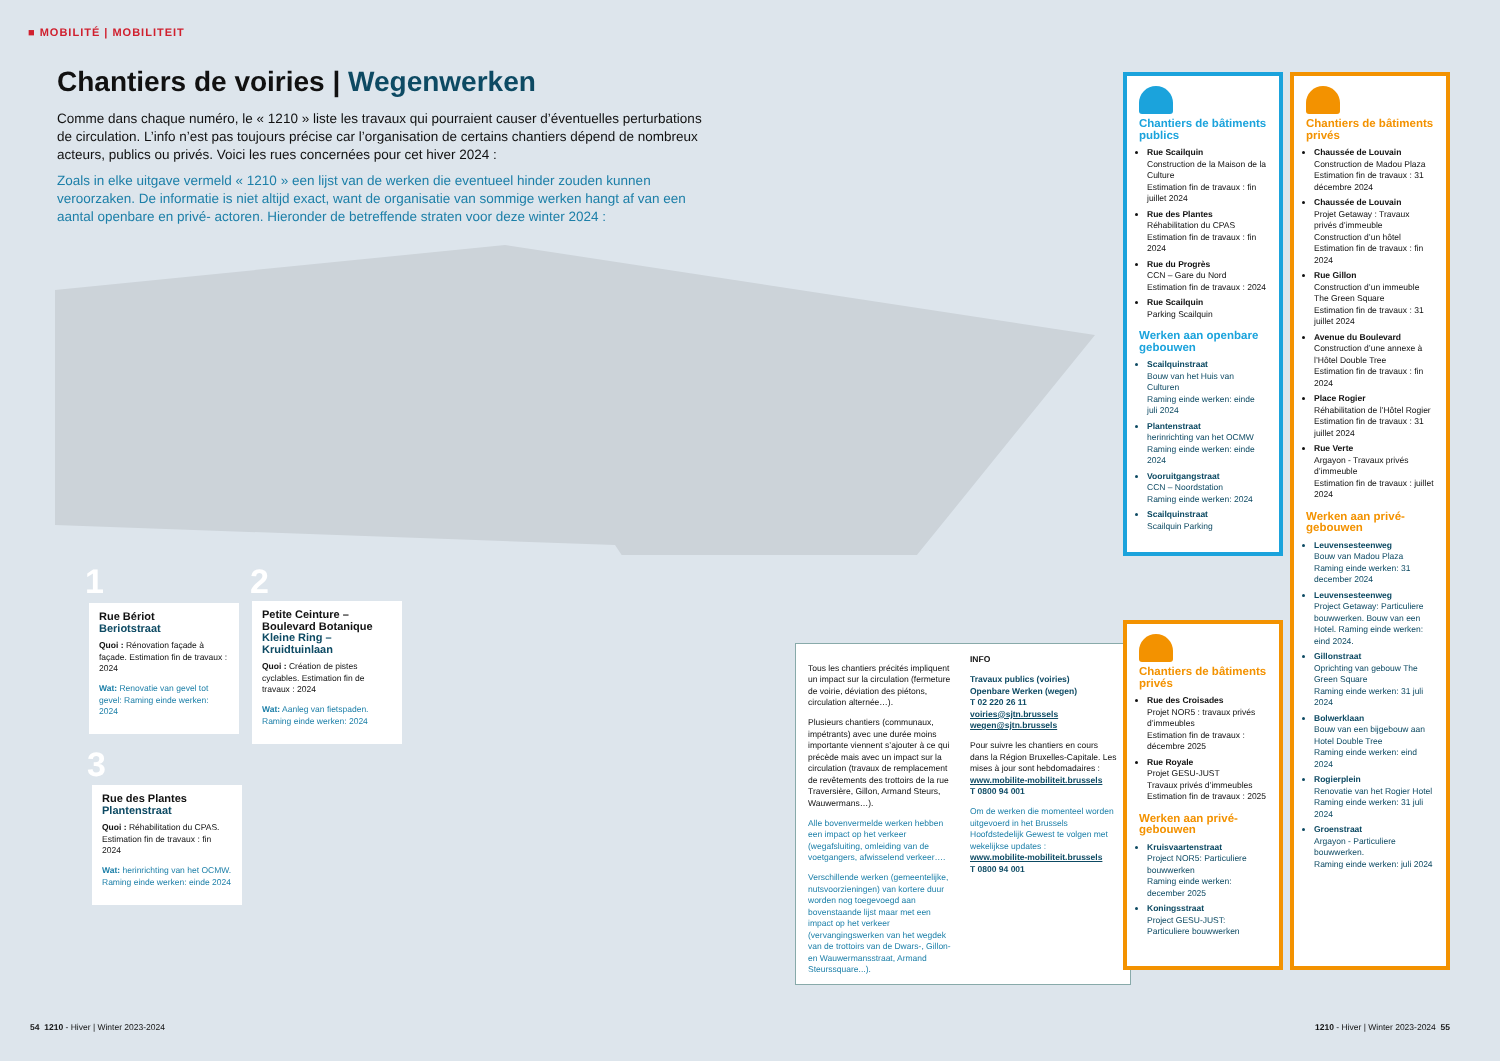■ MOBILITÉ | MOBILITEIT
Chantiers de voiries | Wegenwerken
Comme dans chaque numéro, le « 1210 » liste les travaux qui pourraient causer d’éventuelles perturbations de circulation. L’info n’est pas toujours précise car l’organisation de certains chantiers dépend de nombreux acteurs, publics ou privés. Voici les rues concernées pour cet hiver 2024 :
Zoals in elke uitgave vermeld « 1210 » een lijst van de werken die eventueel hinder zouden kunnen veroorzaken. De informatie is niet altijd exact, want de organisatie van sommige werken hangt af van een aantal openbare en privé- actoren. Hieronder de betreffende straten voor deze winter 2024 :
1
Rue Bériot
Beriotstraat
Quoi : Rénovation façade à façade. Estimation fin de travaux : 2024
Wat: Renovatie van gevel tot gevel: Raming einde werken: 2024
2
Petite Ceinture – Boulevard Botanique
Kleine Ring – Kruidtuinlaan
Quoi : Création de pistes cyclables. Estimation fin de travaux : 2024
Wat: Aanleg van fietspaden. Raming einde werken: 2024
3
Rue des Plantes
Plantenstraat
Quoi : Réhabilitation du CPAS. Estimation fin de travaux : fin 2024
Wat: herinrichting van het OCMW. Raming einde werken: einde 2024
Tous les chantiers précités impliquent un impact sur la circulation (fermeture de voirie, déviation des piétons, circulation alternée…).
Plusieurs chantiers (communaux, impétrants) avec une durée moins importante viennent s’ajouter à ce qui précède mais avec un impact sur la circulation (travaux de remplacement de revêtements des trottoirs de la rue Traversière, Gillon, Armand Steurs, Wauwermans…).
Alle bovenvermelde werken hebben een impact op het verkeer (wegafsluiting, omleiding van de voetgangers, afwisselend verkeer….
Verschillende werken (gemeentelijke, nutsvoorzieningen) van kortere duur worden nog toegevoegd aan bovenstaande lijst maar met een impact op het verkeer (vervangingswerken van het wegdek van de trottoirs van de Dwars-, Gillon- en Wauwermansstraat, Armand Steurssquare...).
INFO
Travaux publics (voiries)
Openbare Werken (wegen)
T 02 220 26 11
voiries@sjtn.brussels
wegen@sjtn.brussels
Pour suivre les chantiers en cours dans la Région Bruxelles-Capitale. Les mises à jour sont hebdomadaires :
www.mobilite-mobiliteit.brussels
T 0800 94 001
Om de werken die momenteel worden uitgevoerd in het Brussels Hoofdstedelijk Gewest te volgen met wekelijkse updates :
www.mobilite-mobiliteit.brussels
T 0800 94 001
Chantiers de bâtiments publics
Rue Scailquin
Construction de la Maison de la Culture
Estimation fin de travaux : fin juillet 2024
Rue des Plantes
Réhabilitation du CPAS
Estimation fin de travaux : fin 2024
Rue du Progrès
CCN – Gare du Nord
Estimation fin de travaux : 2024
Rue Scailquin
Parking Scailquin
Werken aan openbare gebouwen
Scailquinstraat
Bouw van het Huis van Culturen
Raming einde werken: einde juli 2024
Plantenstraat
herinrichting van het OCMW
Raming einde werken: einde 2024
Vooruitgangstraat
CCN – Noordstation
Raming einde werken: 2024
Scailquinstraat
Scailquin Parking
Chantiers de bâtiments privés
Rue des Croisades
Projet NOR5 : travaux privés d’immeubles
Estimation fin de travaux : décembre 2025
Rue Royale
Projet GESU-JUST
Travaux privés d’immeubles
Estimation fin de travaux : 2025
Werken aan privé-gebouwen
Kruisvaartenstraat
Project NOR5: Particuliere bouwwerken
Raming einde werken: december 2025
Koningsstraat
Project GESU-JUST: Particuliere bouwwerken
Chantiers de bâtiments privés
Chaussée de Louvain
Construction de Madou Plaza
Estimation fin de travaux : 31 décembre 2024
Chaussée de Louvain
Projet Getaway : Travaux privés d’immeuble
Construction d’un hôtel
Estimation fin de travaux : fin 2024
Rue Gillon
Construction d’un immeuble The Green Square
Estimation fin de travaux : 31 juillet 2024
Avenue du Boulevard
Construction d’une annexe à l’Hôtel Double Tree
Estimation fin de travaux : fin 2024
Place Rogier
Réhabilitation de l’Hôtel Rogier
Estimation fin de travaux : 31 juillet 2024
Rue Verte
Argayon - Travaux privés d’immeuble
Estimation fin de travaux : juillet 2024
Werken aan privé-gebouwen
Leuvensesteenweg
Bouw van Madou Plaza
Raming einde werken: 31 december 2024
Leuvensesteenweg
Project Getaway: Particuliere bouwwerken. Bouw van een Hotel. Raming einde werken: eind 2024.
Gillonstraat
Oprichting van gebouw The Green Square
Raming einde werken: 31 juli 2024
Bolwerklaan
Bouw van een bijgebouw aan Hotel Double Tree
Raming einde werken: eind 2024
Rogierplein
Renovatie van het Rogier Hotel
Raming einde werken: 31 juli 2024
Groenstraat
Argayon - Particuliere bouwwerken.
Raming einde werken: juli 2024
54 1210 - Hiver | Winter 2023-2024
1210 - Hiver | Winter 2023-2024 55